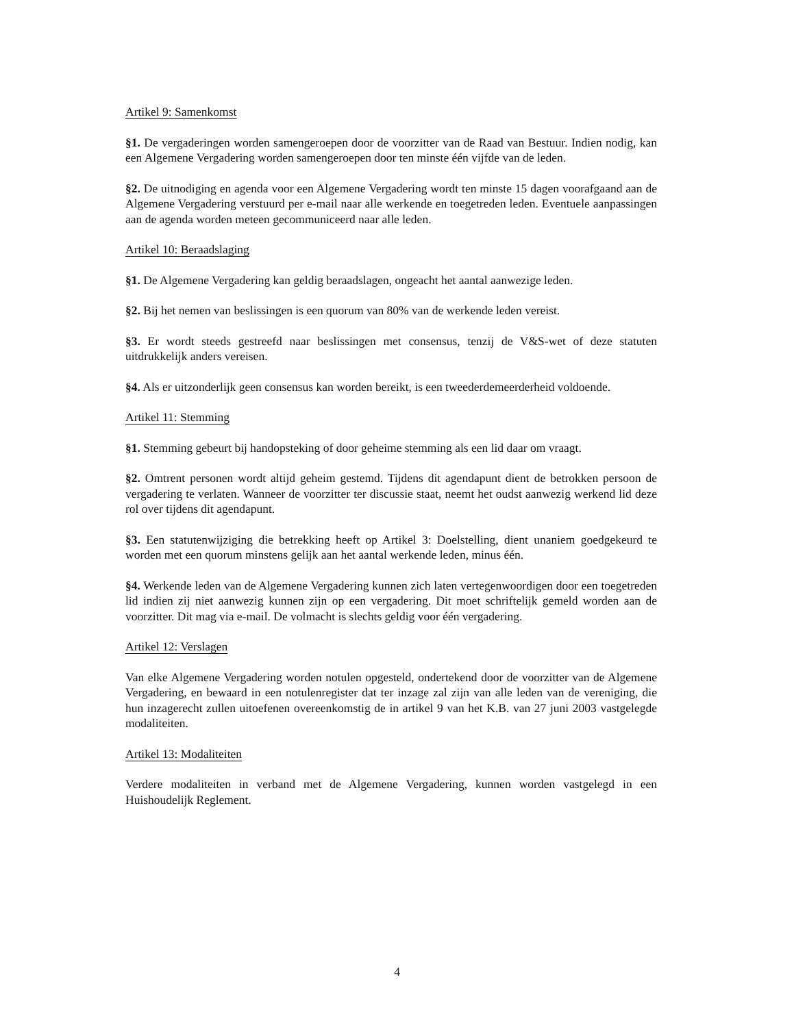Artikel 9: Samenkomst
§1. De vergaderingen worden samengeroepen door de voorzitter van de Raad van Bestuur. Indien nodig, kan een Algemene Vergadering worden samengeroepen door ten minste één vijfde van de leden.
§2. De uitnodiging en agenda voor een Algemene Vergadering wordt ten minste 15 dagen voorafgaand aan de Algemene Vergadering verstuurd per e-mail naar alle werkende en toegetreden leden. Eventuele aanpassingen aan de agenda worden meteen gecommuniceerd naar alle leden.
Artikel 10: Beraadslaging
§1. De Algemene Vergadering kan geldig beraadslagen, ongeacht het aantal aanwezige leden.
§2. Bij het nemen van beslissingen is een quorum van 80% van de werkende leden vereist.
§3. Er wordt steeds gestreefd naar beslissingen met consensus, tenzij de V&S-wet of deze statuten uitdrukkelijk anders vereisen.
§4. Als er uitzonderlijk geen consensus kan worden bereikt, is een tweederdemeerderheid voldoende.
Artikel 11: Stemming
§1. Stemming gebeurt bij handopsteking of door geheime stemming als een lid daar om vraagt.
§2. Omtrent personen wordt altijd geheim gestemd. Tijdens dit agendapunt dient de betrokken persoon de vergadering te verlaten. Wanneer de voorzitter ter discussie staat, neemt het oudst aanwezig werkend lid deze rol over tijdens dit agendapunt.
§3. Een statutenwijziging die betrekking heeft op Artikel 3: Doelstelling, dient unaniem goedgekeurd te worden met een quorum minstens gelijk aan het aantal werkende leden, minus één.
§4. Werkende leden van de Algemene Vergadering kunnen zich laten vertegenwoordigen door een toegetreden lid indien zij niet aanwezig kunnen zijn op een vergadering. Dit moet schriftelijk gemeld worden aan de voorzitter. Dit mag via e-mail. De volmacht is slechts geldig voor één vergadering.
Artikel 12: Verslagen
Van elke Algemene Vergadering worden notulen opgesteld, ondertekend door de voorzitter van de Algemene Vergadering, en bewaard in een notulenregister dat ter inzage zal zijn van alle leden van de vereniging, die hun inzagerecht zullen uitoefenen overeenkomstig de in artikel 9 van het K.B. van 27 juni 2003 vastgelegde modaliteiten.
Artikel 13: Modaliteiten
Verdere modaliteiten in verband met de Algemene Vergadering, kunnen worden vastgelegd in een Huishoudelijk Reglement.
4